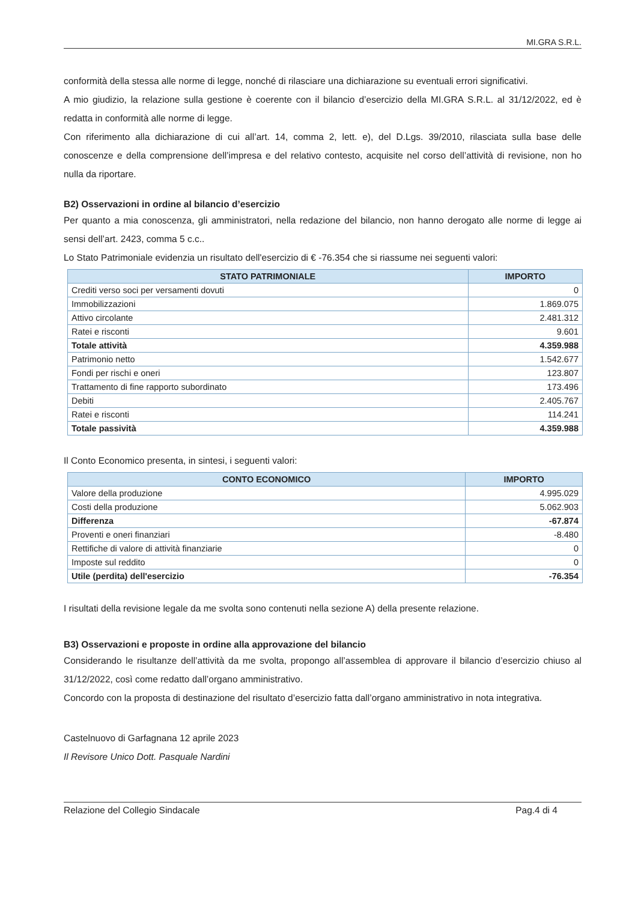MI.GRA S.R.L.
conformità della stessa alle norme di legge, nonché di rilasciare una dichiarazione su eventuali errori significativi.
A mio giudizio, la relazione sulla gestione è coerente con il bilancio d’esercizio della MI.GRA S.R.L. al 31/12/2022, ed è redatta in conformità alle norme di legge.
Con riferimento alla dichiarazione di cui all’art. 14, comma 2, lett. e), del D.Lgs. 39/2010, rilasciata sulla base delle conoscenze e della comprensione dell’impresa e del relativo contesto, acquisite nel corso dell’attività di revisione, non ho nulla da riportare.
B2) Osservazioni in ordine al bilancio d’esercizio
Per quanto a mia conoscenza, gli amministratori, nella redazione del bilancio, non hanno derogato alle norme di legge ai sensi dell’art. 2423, comma 5 c.c..
Lo Stato Patrimoniale evidenzia un risultato dell'esercizio di € -76.354 che si riassume nei seguenti valori:
| STATO PATRIMONIALE | IMPORTO |
| --- | --- |
| Crediti verso soci per versamenti dovuti | 0 |
| Immobilizzazioni | 1.869.075 |
| Attivo circolante | 2.481.312 |
| Ratei e risconti | 9.601 |
| Totale attività | 4.359.988 |
| Patrimonio netto | 1.542.677 |
| Fondi per rischi e oneri | 123.807 |
| Trattamento di fine rapporto subordinato | 173.496 |
| Debiti | 2.405.767 |
| Ratei e risconti | 114.241 |
| Totale passività | 4.359.988 |
Il Conto Economico presenta, in sintesi, i seguenti valori:
| CONTO ECONOMICO | IMPORTO |
| --- | --- |
| Valore della produzione | 4.995.029 |
| Costi della produzione | 5.062.903 |
| Differenza | -67.874 |
| Proventi e oneri finanziari | -8.480 |
| Rettifiche di valore di attività finanziarie | 0 |
| Imposte sul reddito | 0 |
| Utile (perdita) dell'esercizio | -76.354 |
I risultati della revisione legale da me svolta sono contenuti nella sezione A) della presente relazione.
B3) Osservazioni e proposte in ordine alla approvazione del bilancio
Considerando le risultanze dell’attività da me svolta, propongo all’assemblea di approvare il bilancio d’esercizio chiuso al 31/12/2022, così come redatto dall’organo amministrativo.
Concordo con la proposta di destinazione del risultato d’esercizio fatta dall’organo amministrativo in nota integrativa.
Castelnuovo di Garfagnana 12 aprile 2023
Il Revisore Unico Dott. Pasquale Nardini
Relazione del Collegio Sindacale Pag.4 di 4